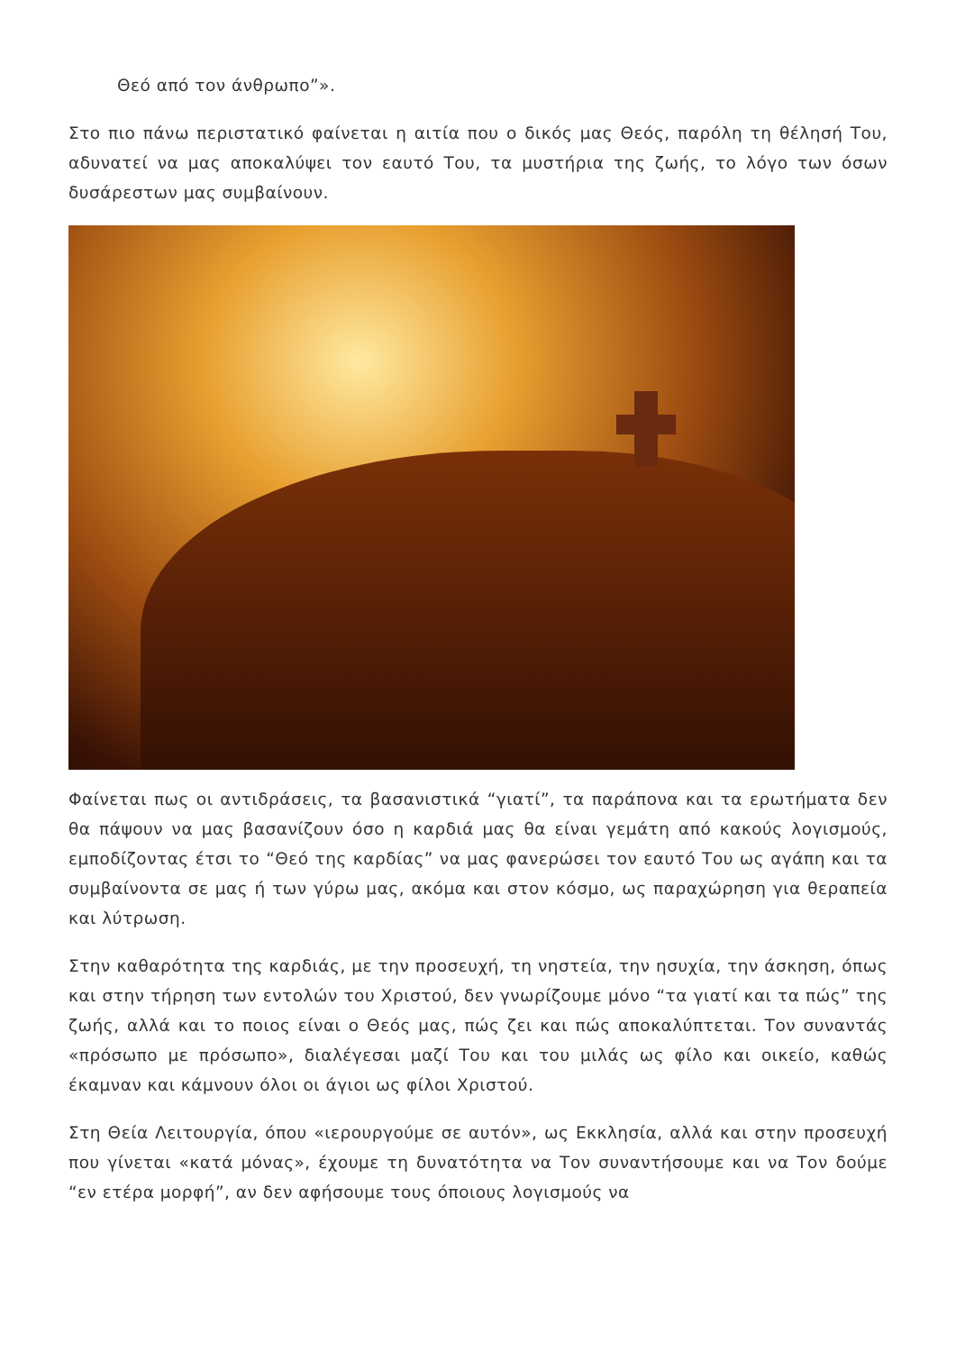Θεό από τον άνθρωπο”».
Στο πιο πάνω περιστατικό φαίνεται η αιτία που ο δικός μας Θεός, παρόλη τη θέλησή Του, αδυνατεί να μας αποκαλύψει τον εαυτό Του, τα μυστήρια της ζωής, το λόγο των όσων δυσάρεστων μας συμβαίνουν.
Φαίνεται πως οι αντιδράσεις, τα βασανιστικά “γιατί”, τα παράπονα και τα ερωτήματα δεν θα πάψουν να μας βασανίζουν όσο η καρδιά μας θα είναι γεμάτη από κακούς λογισμούς, εμποδίζοντας έτσι το “Θεό της καρδίας” να μας φανερώσει τον εαυτό Του ως αγάπη και τα συμβαίνοντα σε μας ή των γύρω μας, ακόμα και στον κόσμο, ως παραχώρηση για θεραπεία και λύτρωση.
Στην καθαρότητα της καρδιάς, με την προσευχή, τη νηστεία, την ησυχία, την άσκηση, όπως και στην τήρηση των εντολών του Χριστού, δεν γνωρίζουμε μόνο “τα γιατί και τα πώς” της ζωής, αλλά και το ποιος είναι ο Θεός μας, πώς ζει και πώς αποκαλύπτεται. Τον συναντάς «πρόσωπο με πρόσωπο», διαλέγεσαι μαζί Του και του μιλάς ως φίλο και οικείο, καθώς έκαμναν και κάμνουν όλοι οι άγιοι ως φίλοι Χριστού.
Στη Θεία Λειτουργία, όπου «ιερουργούμε σε αυτόν», ως Εκκλησία, αλλά και στην προσευχή που γίνεται «κατά μόνας», έχουμε τη δυνατότητα να Τον συναντήσουμε και να Τον δούμε “εν ετέρα μορφή”, αν δεν αφήσουμε τους όποιους λογισμούς να